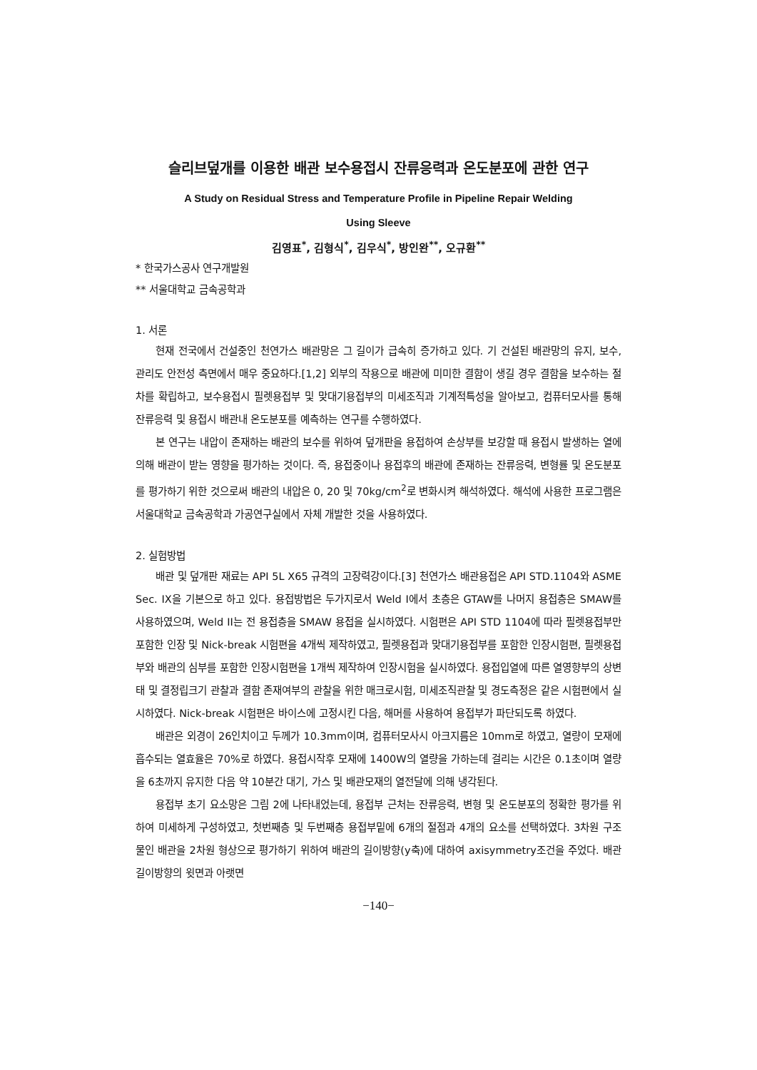슬리브덮개를 이용한 배관 보수용접시 잔류응력과 온도분포에 관한 연구
A Study on Residual Stress and Temperature Profile in Pipeline Repair Welding
Using Sleeve
김영표<sup>*</sup>, 김형식<sup>*</sup>, 김우식<sup>*</sup>, 방인완<sup>**</sup>, 오규환<sup>**</sup>
* 한국가스공사 연구개발원
** 서울대학교 금속공학과
1. 서론
현재 전국에서 건설중인 천연가스 배관망은 그 길이가 급속히 증가하고 있다. 기 건설된 배관망의 유지, 보수, 관리도 안전성 측면에서 매우 중요하다.[1,2] 외부의 작용으로 배관에 미미한 결함이 생길 경우 결함을 보수하는 절차를 확립하고, 보수용접시 필렛용접부 및 맞대기용접부의 미세조직과 기계적특성을 알아보고, 컴퓨터모사를 통해 잔류응력 및 용접시 배관내 온도분포를 예측하는 연구를 수행하였다.
본 연구는 내압이 존재하는 배관의 보수를 위하여 덮개판을 용접하여 손상부를 보강할 때 용접시 발생하는 열에 의해 배관이 받는 영향을 평가하는 것이다. 즉, 용접중이나 용접후의 배관에 존재하는 잔류응력, 변형률 및 온도분포를 평가하기 위한 것으로써 배관의 내압은 0, 20 및 70kg/cm<sup>2</sup>로 변화시켜 해석하였다. 해석에 사용한 프로그램은 서울대학교 금속공학과 가공연구실에서 자체 개발한 것을 사용하였다.
2. 실험방법
배관 및 덮개판 재료는 API 5L X65 규격의 고장력강이다.[3] 천연가스 배관용접은 API STD.1104와 ASME Sec. IX을 기본으로 하고 있다. 용접방법은 두가지로서 Weld I에서 초층은 GTAW를 나머지 용접층은 SMAW를 사용하였으며, Weld II는 전 용접층을 SMAW 용접을 실시하였다. 시험편은 API STD 1104에 따라 필렛용접부만 포함한 인장 및 Nick-break 시험편을 4개씩 제작하였고, 필렛용접과 맞대기용접부를 포함한 인장시험편, 필렛용접부와 배관의 심부를 포함한 인장시험편을 1개씩 제작하여 인장시험을 실시하였다. 용접입열에 따른 열영향부의 상변태 및 결정립크기 관찰과 결함 존재여부의 관찰을 위한 매크로시험, 미세조직관찰 및 경도측정은 같은 시험편에서 실시하였다. Nick-break 시험편은 바이스에 고정시킨 다음, 해머를 사용하여 용접부가 파단되도록 하였다.
배관은 외경이 26인치이고 두께가 10.3mm이며, 컴퓨터모사시 아크지름은 10mm로 하였고, 열량이 모재에 흡수되는 열효율은 70%로 하였다. 용접시작후 모재에 1400W의 열량을 가하는데 걸리는 시간은 0.1초이며 열량을 6초까지 유지한 다음 약 10분간 대기, 가스 및 배관모재의 열전달에 의해 냉각된다.
용접부 초기 요소망은 그림 2에 나타내었는데, 용접부 근처는 잔류응력, 변형 및 온도분포의 정확한 평가를 위하여 미세하게 구성하였고, 첫번째층 및 두번째층 용접부밑에 6개의 절점과 4개의 요소를 선택하였다. 3차원 구조물인 배관을 2차원 형상으로 평가하기 위하여 배관의 길이방향(y축)에 대하여 axisymmetry조건을 주었다. 배관 길이방향의 윗면과 아랫면
−140−